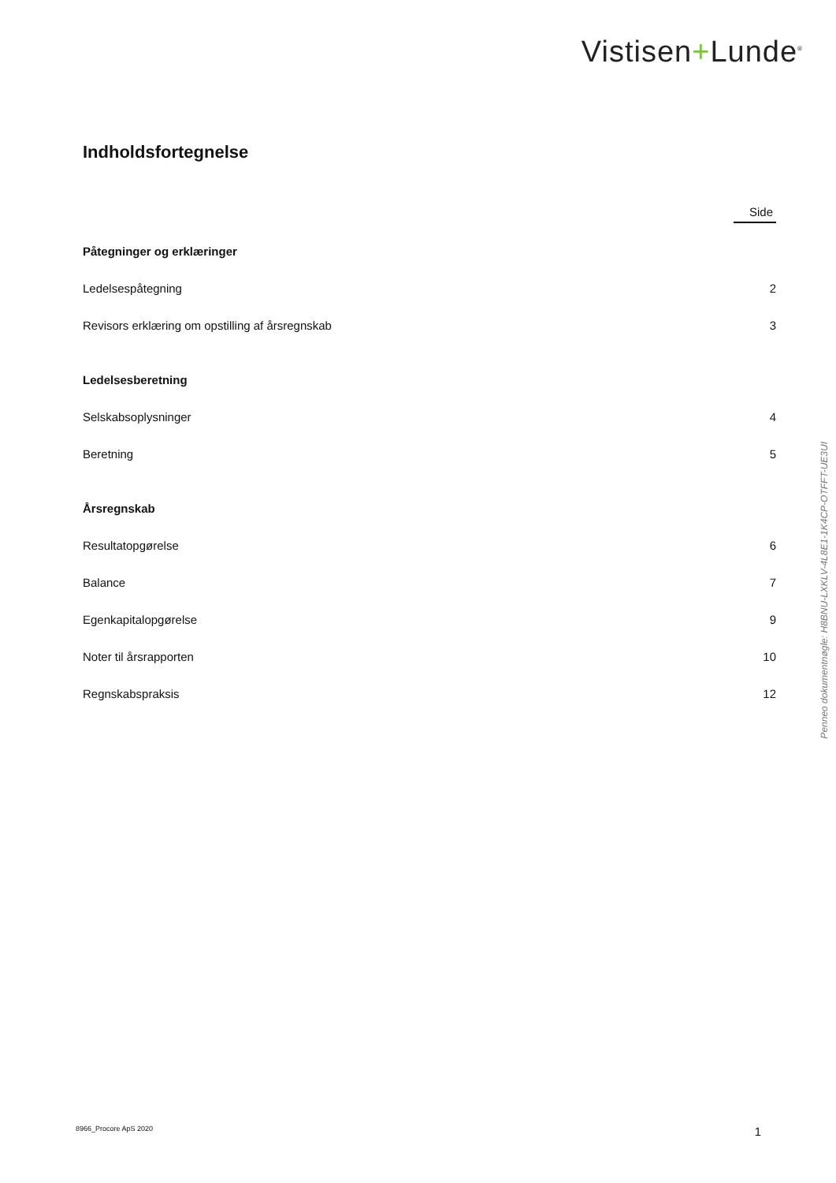Vistisen+Lunde<sup>®</sup>
Indholdsfortegnelse
Side
Påtegninger og erklæringer
Ledelsespåtegning 2
Revisors erklæring om opstilling af årsregnskab
3
Ledelsesberetning
Selskabsoplysninger 4
Beretning 5
Årsregnskab
Resultatopgørelse 6
Balance 7
Egenkapitalopgørelse 9
Noter til årsrapporten 10
Regnskabspraksis 12
Penneo dokumentnøgle: H8BNU-LXKLV-4L8E1-1K4CP-OTFFT-UE3UI
8966_Procore ApS 2020 1